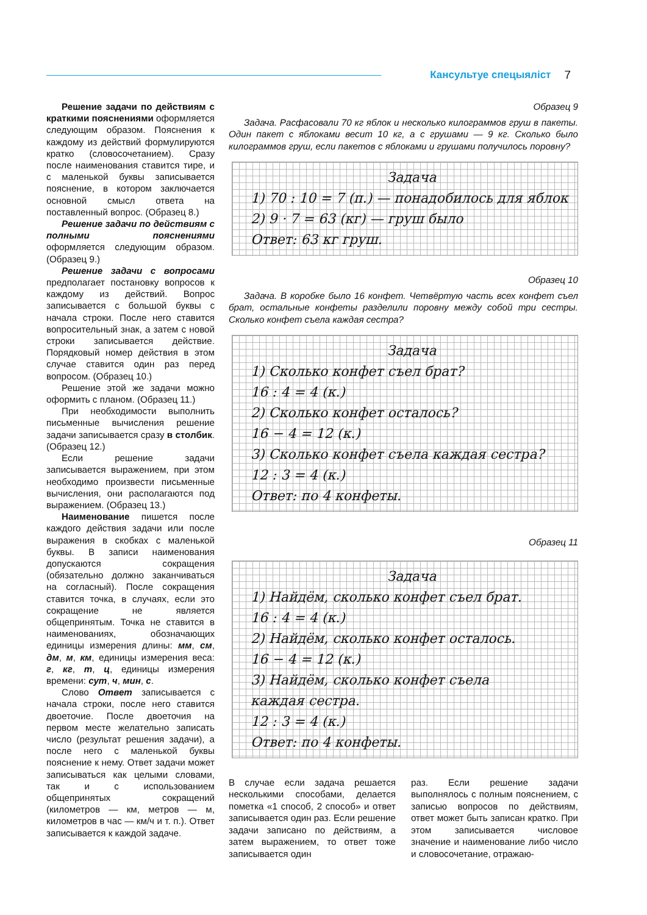Кансультуе спецыяліст 7
Решение задачи по действиям с краткими пояснениями оформляется следующим образом. Пояснения к каждому из действий формулируются кратко (словосочетанием). Сразу после наименования ставится тире, и с маленькой буквы записывается пояснение, в котором заключается основной смысл ответа на поставленный вопрос. (Образец 8.)
Решение задачи по действиям с полными пояснениями оформляется следующим образом. (Образец 9.)
Решение задачи с вопросами предполагает постановку вопросов к каждому из действий. Вопрос записывается с большой буквы с начала строки. После него ставится вопросительный знак, а затем с новой строки записывается действие. Порядковый номер действия в этом случае ставится один раз перед вопросом. (Образец 10.)
Решение этой же задачи можно оформить с планом. (Образец 11.)
При необходимости выполнить письменные вычисления решение задачи записывается сразу в столбик. (Образец 12.)
Если решение задачи записывается выражением, при этом необходимо произвести письменные вычисления, они располагаются под выражением. (Образец 13.)
Наименование пишется после каждого действия задачи или после выражения в скобках с маленькой буквы. В записи наименования допускаются сокращения (обязательно должно заканчиваться на согласный). После сокращения ставится точка, в случаях, если это сокращение не является общепринятым. Точка не ставится в наименованиях, обозначающих единицы измерения длины: мм, см, дм, м, км, единицы измерения веса: г, кг, т, ц, единицы измерения времени: сут, ч, мин, с.
Слово Ответ записывается с начала строки, после него ставится двоеточие. После двоеточия на первом месте желательно записать число (результат решения задачи), а после него с маленькой буквы пояснение к нему. Ответ задачи может записываться как целыми словами, так и с использованием общепринятых сокращений (километров — км, метров — м, километров в час — км/ч и т. п.). Ответ записывается к каждой задаче.
Образец 9
Задача. Расфасовали 70 кг яблок и несколько килограммов груш в пакеты. Один пакет с яблоками весит 10 кг, а с грушами — 9 кг. Сколько было килограммов груш, если пакетов с яблоками и грушами получилось поровну?
Задача
1) 70 : 10 = 7 (п.) — понадобилось для яблок
2) 9 · 7 = 63 (кг) — груш было
Ответ: 63 кг груш.
Образец 10
Задача. В коробке было 16 конфет. Четвёртую часть всех конфет съел брат, остальные конфеты разделили поровну между собой три сестры. Сколько конфет съела каждая сестра?
Задача
1) Сколько конфет съел брат?
16 : 4 = 4 (к.)
2) Сколько конфет осталось?
16 − 4 = 12 (к.)
3) Сколько конфет съела каждая сестра?
12 : 3 = 4 (к.)
Ответ: по 4 конфеты.
Образец 11
Задача
1) Найдём, сколько конфет съел брат.
16 : 4 = 4 (к.)
2) Найдём, сколько конфет осталось.
16 − 4 = 12 (к.)
3) Найдём, сколько конфет съела
каждая сестра.
12 : 3 = 4 (к.)
Ответ: по 4 конфеты.
В случае если задача решается несколькими способами, делается пометка «1 способ, 2 способ» и ответ записывается один раз. Если решение задачи записано по действиям, а затем выражением, то ответ тоже записывается один
раз. Если решение задачи выполнялось с полным пояснением, с записью вопросов по действиям, ответ может быть записан кратко. При этом записывается числовое значение и наименование либо число и словосочетание, отражаю-